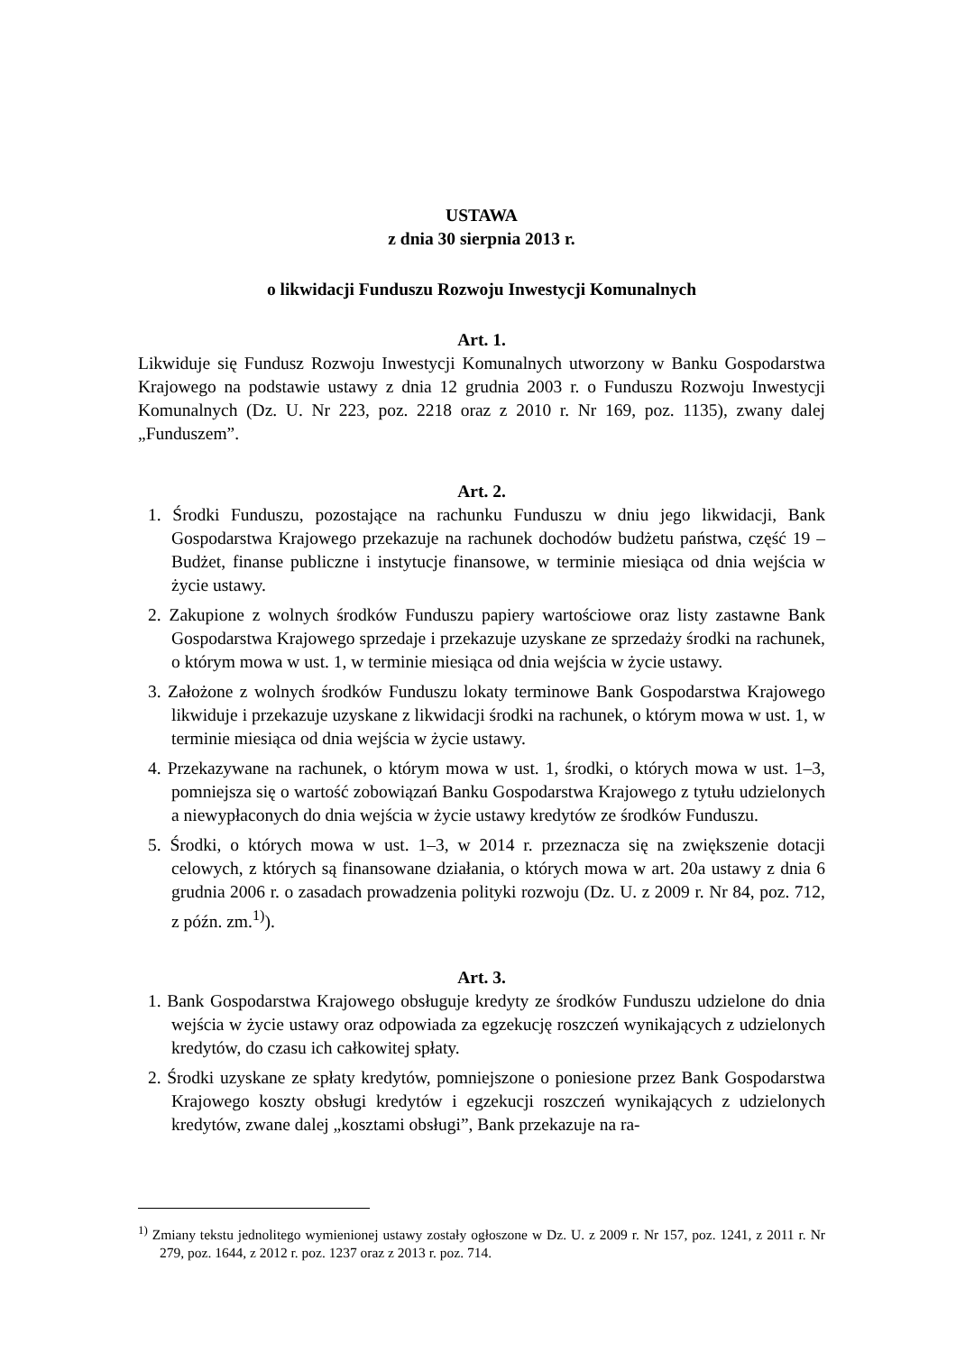USTAWA
z dnia 30 sierpnia 2013 r.
o likwidacji Funduszu Rozwoju Inwestycji Komunalnych
Art. 1.
Likwiduje się Fundusz Rozwoju Inwestycji Komunalnych utworzony w Banku Gospodarstwa Krajowego na podstawie ustawy z dnia 12 grudnia 2003 r. o Funduszu Rozwoju Inwestycji Komunalnych (Dz. U. Nr 223, poz. 2218 oraz z 2010 r. Nr 169, poz. 1135), zwany dalej „Funduszem”.
Art. 2.
1. Środki Funduszu, pozostające na rachunku Funduszu w dniu jego likwidacji, Bank Gospodarstwa Krajowego przekazuje na rachunek dochodów budżetu państwa, część 19 – Budżet, finanse publiczne i instytucje finansowe, w terminie miesiąca od dnia wejścia w życie ustawy.
2. Zakupione z wolnych środków Funduszu papiery wartościowe oraz listy zastawne Bank Gospodarstwa Krajowego sprzedaje i przekazuje uzyskane ze sprzedaży środki na rachunek, o którym mowa w ust. 1, w terminie miesiąca od dnia wejścia w życie ustawy.
3. Założone z wolnych środków Funduszu lokaty terminowe Bank Gospodarstwa Krajowego likwiduje i przekazuje uzyskane z likwidacji środki na rachunek, o którym mowa w ust. 1, w terminie miesiąca od dnia wejścia w życie ustawy.
4. Przekazywane na rachunek, o którym mowa w ust. 1, środki, o których mowa w ust. 1–3, pomniejsza się o wartość zobowiązań Banku Gospodarstwa Krajowego z tytułu udzielonych a niewypłaconych do dnia wejścia w życie ustawy kredytów ze środków Funduszu.
5. Środki, o których mowa w ust. 1–3, w 2014 r. przeznacza się na zwiększenie dotacji celowych, z których są finansowane działania, o których mowa w art. 20a ustawy z dnia 6 grudnia 2006 r. o zasadach prowadzenia polityki rozwoju (Dz. U. z 2009 r. Nr 84, poz. 712, z późn. zm.<sup>1)</sup>).
Art. 3.
1. Bank Gospodarstwa Krajowego obsługuje kredyty ze środków Funduszu udzielone do dnia wejścia w życie ustawy oraz odpowiada za egzekucję roszczeń wynikających z udzielonych kredytów, do czasu ich całkowitej spłaty.
2. Środki uzyskane ze spłaty kredytów, pomniejszone o poniesione przez Bank Gospodarstwa Krajowego koszty obsługi kredytów i egzekucji roszczeń wynikających z udzielonych kredytów, zwane dalej „kosztami obsługi”, Bank przekazuje na ra-
<sup>1)</sup> Zmiany tekstu jednolitego wymienionej ustawy zostały ogłoszone w Dz. U. z 2009 r. Nr 157, poz. 1241, z 2011 r. Nr 279, poz. 1644, z 2012 r. poz. 1237 oraz z 2013 r. poz. 714.